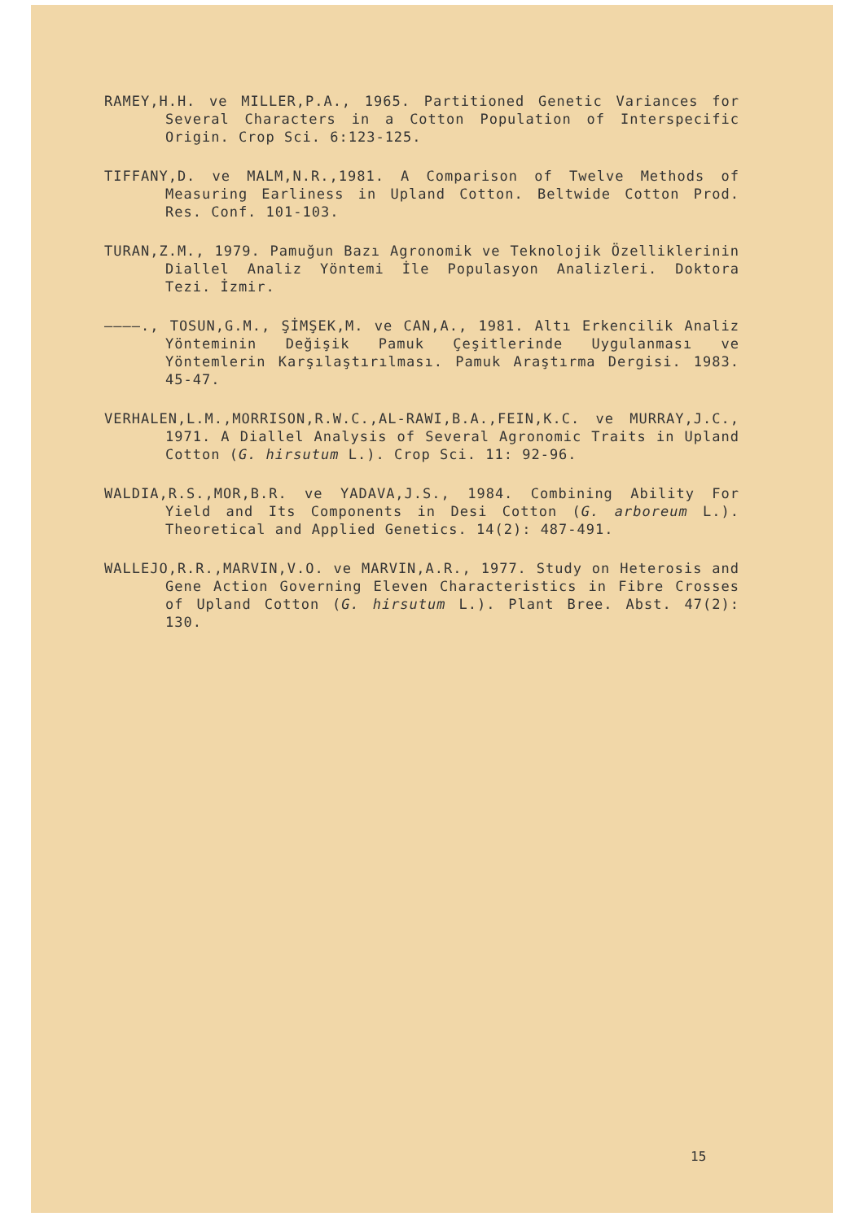RAMEY,H.H. ve MILLER,P.A., 1965. Partitioned Genetic Variances for Several Characters in a Cotton Population of Interspecific Origin. Crop Sci. 6:123-125.
TIFFANY,D. ve MALM,N.R.,1981. A Comparison of Twelve Methods of Measuring Earliness in Upland Cotton. Beltwide Cotton Prod. Res. Conf. 101-103.
TURAN,Z.M., 1979. Pamuğun Bazı Agronomik ve Teknolojik Özelliklerinin Diallel Analiz Yöntemi İle Populasyon Analizleri. Doktora Tezi. İzmir.
————., TOSUN,G.M., ŞİMŞEK,M. ve CAN,A., 1981. Altı Erkencilik Analiz Yönteminin Değişik Pamuk Çeşitlerinde Uygulanması ve Yöntemlerin Karşılaştırılması. Pamuk Araştırma Dergisi. 1983. 45-47.
VERHALEN,L.M.,MORRISON,R.W.C.,AL-RAWI,B.A.,FEIN,K.C. ve MURRAY,J.C., 1971. A Diallel Analysis of Several Agronomic Traits in Upland Cotton (G. hirsutum L.). Crop Sci. 11: 92-96.
WALDIA,R.S.,MOR,B.R. ve YADAVA,J.S., 1984. Combining Ability For Yield and Its Components in Desi Cotton (G. arboreum L.). Theoretical and Applied Genetics. 14(2): 487-491.
WALLEJO,R.R.,MARVIN,V.O. ve MARVIN,A.R., 1977. Study on Heterosis and Gene Action Governing Eleven Characteristics in Fibre Crosses of Upland Cotton (G. hirsutum L.). Plant Bree. Abst. 47(2): 130.
15